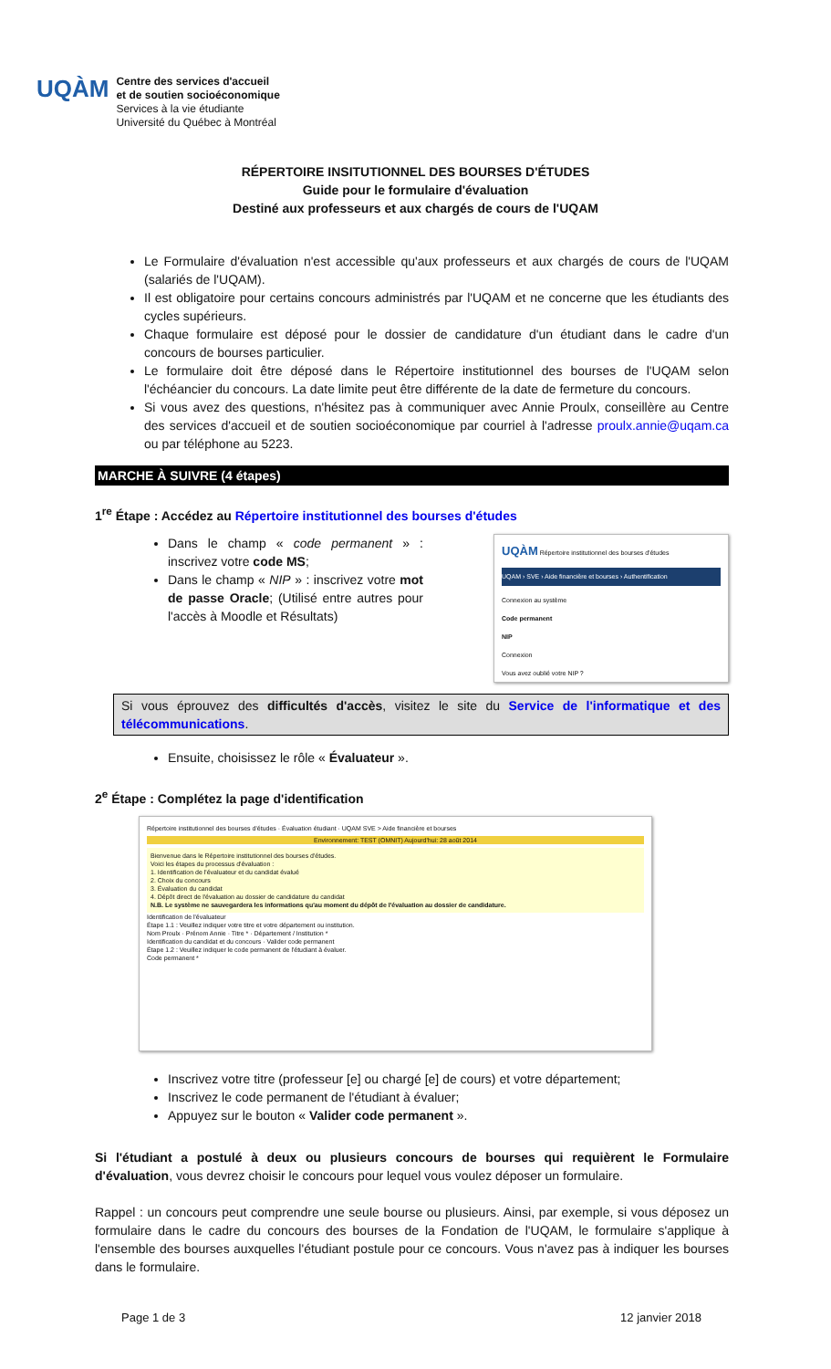UQÀM
Centre des services d'accueil
et de soutien socioéconomique
Services à la vie étudiante
Université du Québec à Montréal
RÉPERTOIRE INSITUTIONNEL DES BOURSES D'ÉTUDES
Guide pour le formulaire d'évaluation
Destiné aux professeurs et aux chargés de cours de l'UQAM
Le Formulaire d'évaluation n'est accessible qu'aux professeurs et aux chargés de cours de l'UQAM (salariés de l'UQAM).
Il est obligatoire pour certains concours administrés par l'UQAM et ne concerne que les étudiants des cycles supérieurs.
Chaque formulaire est déposé pour le dossier de candidature d'un étudiant dans le cadre d'un concours de bourses particulier.
Le formulaire doit être déposé dans le Répertoire institutionnel des bourses de l'UQAM selon l'échéancier du concours. La date limite peut être différente de la date de fermeture du concours.
Si vous avez des questions, n'hésitez pas à communiquer avec Annie Proulx, conseillère au Centre des services d'accueil et de soutien socioéconomique par courriel à l'adresse proulx.annie@uqam.ca ou par téléphone au 5223.
MARCHE À SUIVRE (4 étapes)
1<sup>re</sup> Étape : Accédez au Répertoire institutionnel des bourses d'études
Dans le champ « code permanent » : inscrivez votre code MS;
Dans le champ « NIP » : inscrivez votre mot de passe Oracle; (Utilisé entre autres pour l'accès à Moodle et Résultats)
UQÀM Répertoire institutionnel des bourses d'études
UQAM › SVE › Aide financière et bourses › Authentification
Connexion au système
Code permanent
NIP
Connexion
Vous avez oublié votre NIP ?
Si vous éprouvez des difficultés d'accès, visitez le site du Service de l'informatique et des télécommunications.
Ensuite, choisissez le rôle « Évaluateur ».
2<sup>e</sup> Étape : Complétez la page d'identification
Répertoire institutionnel des bourses d'études · Évaluation étudiant · UQAM SVE > Aide financière et bourses
Environnement: TEST (OMNIT) Aujourd'hui: 28 août 2014
Bienvenue dans le Répertoire institutionnel des bourses d'études.
Voici les étapes du processus d'évaluation :
1. Identification de l'évaluateur et du candidat évalué
2. Choix du concours
3. Évaluation du candidat
4. Dépôt direct de l'évaluation au dossier de candidature du candidat
N.B. Le système ne sauvegardera les informations qu'au moment du dépôt de l'évaluation au dossier de candidature.
Identification de l'évaluateur
Étape 1.1 : Veuillez indiquer votre titre et votre département ou institution.
Nom Proulx · Prénom Annie · Titre * · Département / Institution *
Identification du candidat et du concours · Valider code permanent
Étape 1.2 : Veuillez indiquer le code permanent de l'étudiant à évaluer.
Code permanent *
Inscrivez votre titre (professeur [e] ou chargé [e] de cours) et votre département;
Inscrivez le code permanent de l'étudiant à évaluer;
Appuyez sur le bouton « Valider code permanent ».
Si l'étudiant a postulé à deux ou plusieurs concours de bourses qui requièrent le Formulaire d'évaluation, vous devrez choisir le concours pour lequel vous voulez déposer un formulaire.
Rappel : un concours peut comprendre une seule bourse ou plusieurs. Ainsi, par exemple, si vous déposez un formulaire dans le cadre du concours des bourses de la Fondation de l'UQAM, le formulaire s'applique à l'ensemble des bourses auxquelles l'étudiant postule pour ce concours. Vous n'avez pas à indiquer les bourses dans le formulaire.
Page 1 de 3 12 janvier 2018